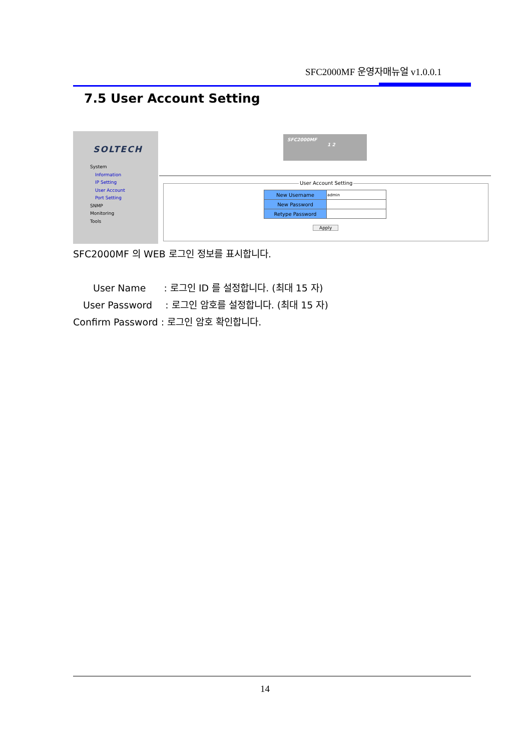SFC2000MF 운영자매뉴얼 v1.0.0.1
7.5 User Account Setting
SOLTECH
System
Information
IP Setting
User Account
Port Setting
SNMP
Monitoring
Tools
SFC2000MF
1 2
User Account Setting
| New Username | admin |
| New Password | |
| Retype Password | |
Apply
SFC2000MF 의 WEB 로그인 정보를 표시합니다.
User Name : 로그인 ID 를 설정합니다. (최대 15 자)
User Password : 로그인 암호를 설정합니다. (최대 15 자)
Confirm Password : 로그인 암호 확인합니다.
14